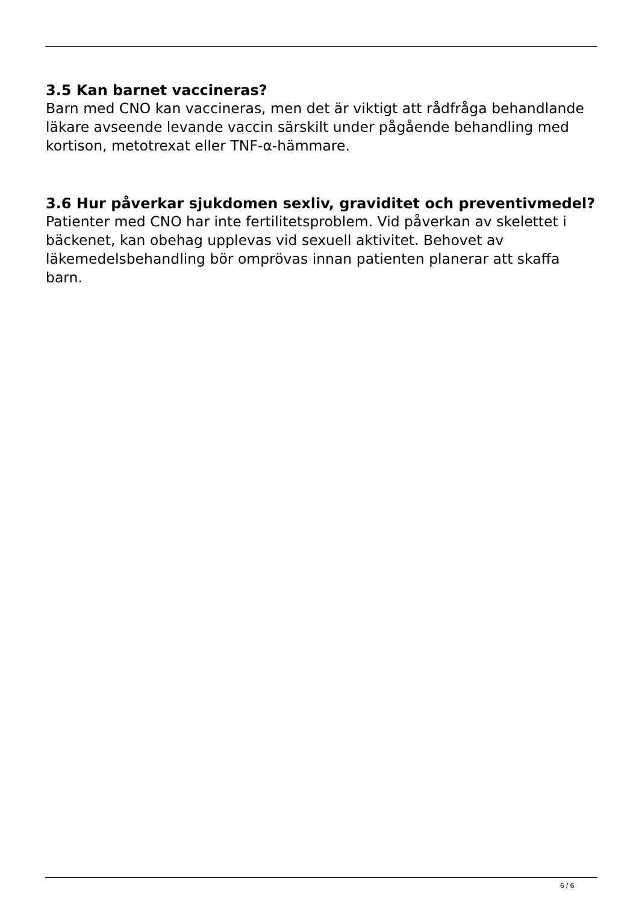3.5 Kan barnet vaccineras?
Barn med CNO kan vaccineras, men det är viktigt att rådfråga behandlande läkare avseende levande vaccin särskilt under pågående behandling med kortison, metotrexat eller TNF-α-hämmare.
3.6 Hur påverkar sjukdomen sexliv, graviditet och preventivmedel?
Patienter med CNO har inte fertilitetsproblem. Vid påverkan av skelettet i bäckenet, kan obehag upplevas vid sexuell aktivitet. Behovet av läkemedelsbehandling bör omprövas innan patienten planerar att skaffa barn.
6 / 6